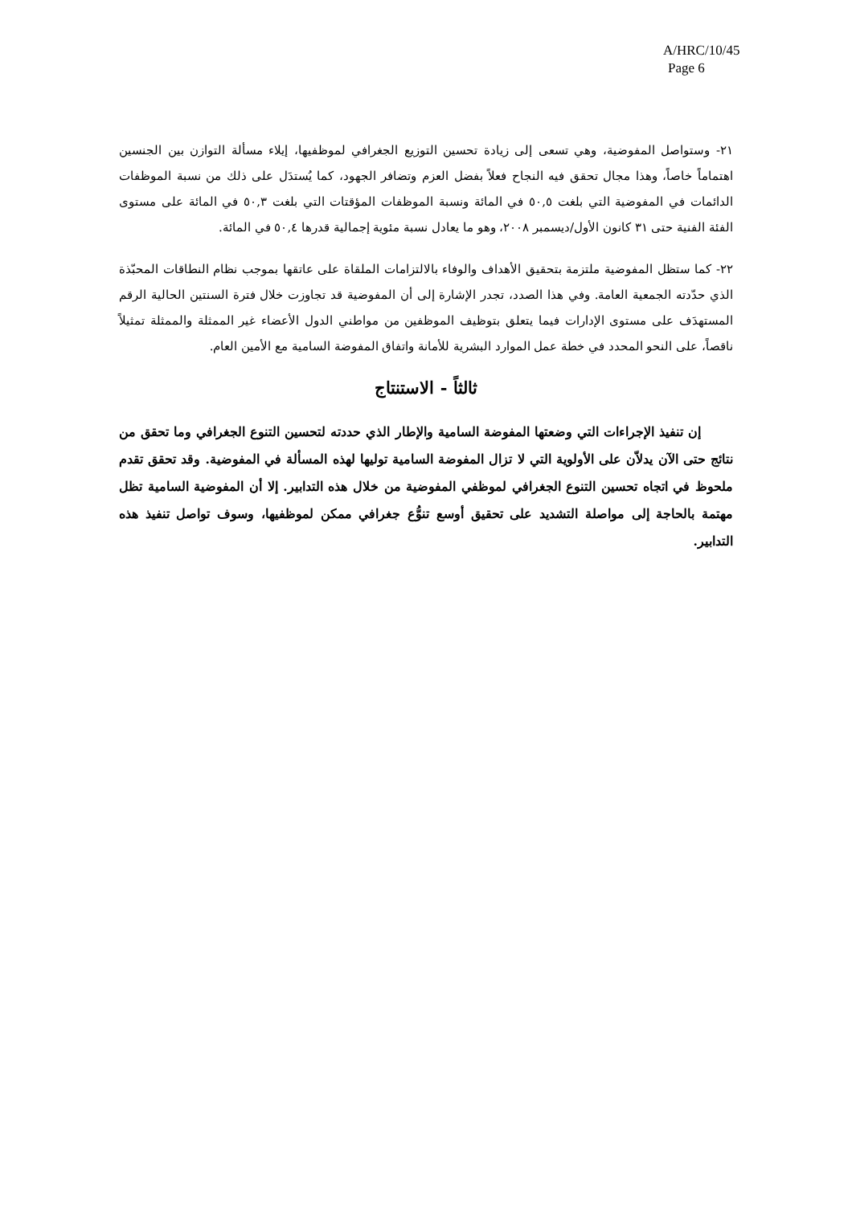A/HRC/10/45
Page 6
٢١- وستواصل المفوضية، وهي تسعى إلى زيادة تحسين التوزيع الجغرافي لموظفيها، إيلاء مسألة التوازن بين الجنسين اهتماماً خاصاً، وهذا مجال تحقق فيه النجاح فعلاً بفضل العزم وتضافر الجهود، كما يُستدَل على ذلك من نسبة الموظفات الدائمات في المفوضية التي بلغت ٥٠,٥ في المائة ونسبة الموظفات المؤقتات التي بلغت ٥٠,٣ في المائة على مستوى الفئة الفنية حتى ٣١ كانون الأول/ديسمبر ٢٠٠٨، وهو ما يعادل نسبة مئوية إجمالية قدرها ٥٠,٤ في المائة.
٢٢- كما ستظل المفوضية ملتزمة بتحقيق الأهداف والوفاء بالالتزامات الملقاة على عاتقها بموجب نظام النطاقات المحبّذة الذي حدّدته الجمعية العامة. وفي هذا الصدد، تجدر الإشارة إلى أن المفوضية قد تجاوزت خلال فترة السنتين الحالية الرقم المستهدَف على مستوى الإدارات فيما يتعلق بتوظيف الموظفين من مواطني الدول الأعضاء غير الممثلة والممثلة تمثيلاً ناقصاً، على النحو المحدد في خطة عمل الموارد البشرية للأمانة واتفاق المفوضة السامية مع الأمين العام.
ثالثاً - الاستنتاج
إن تنفيذ الإجراءات التي وضعتها المفوضة السامية والإطار الذي حددته لتحسين التنوع الجغرافي وما تحقق من نتائج حتى الآن يدلاّن على الأولوية التي لا تزال المفوضة السامية توليها لهذه المسألة في المفوضية. وقد تحقق تقدم ملحوظ في اتجاه تحسين التنوع الجغرافي لموظفي المفوضية من خلال هذه التدابير. إلا أن المفوضية السامية تظل مهتمة بالحاجة إلى مواصلة التشديد على تحقيق أوسع تنوُّع جغرافي ممكن لموظفيها، وسوف تواصل تنفيذ هذه التدابير.